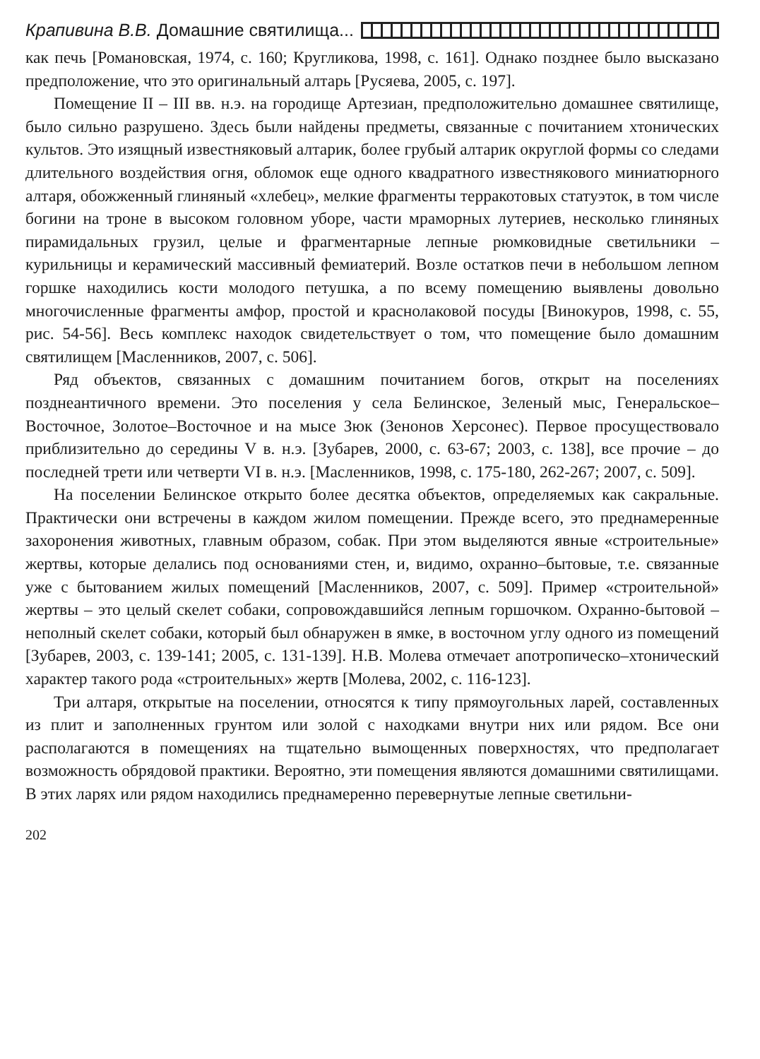Крапивина В.В. Домашние святилища...
как печь [Романовская, 1974, с. 160; Кругликова, 1998, с. 161]. Однако позднее было высказано предположение, что это оригинальный алтарь [Русяева, 2005, с. 197].
Помещение II – III вв. н.э. на городище Артезиан, предположительно домашнее святилище, было сильно разрушено. Здесь были найдены предметы, связанные с почитанием хтонических культов. Это изящный известняковый алтарик, более грубый алтарик округлой формы со следами длительного воздействия огня, обломок еще одного квадратного известнякового миниатюрного алтаря, обожженный глиняный «хлебец», мелкие фрагменты терракотовых статуэток, в том числе богини на троне в высоком головном уборе, части мраморных лутериев, несколько глиняных пирамидальных грузил, целые и фрагментарные лепные рюмковидные светильники – курильницы и керамический массивный фемиатерий. Возле остатков печи в небольшом лепном горшке находились кости молодого петушка, а по всему помещению выявлены довольно многочисленные фрагменты амфор, простой и краснолаковой посуды [Винокуров, 1998, с. 55, рис. 54-56]. Весь комплекс находок свидетельствует о том, что помещение было домашним святилищем [Масленников, 2007, с. 506].
Ряд объектов, связанных с домашним почитанием богов, открыт на поселениях позднеантичного времени. Это поселения у села Белинское, Зеленый мыс, Генеральское–Восточное, Золотое–Восточное и на мысе Зюк (Зенонов Херсонес). Первое просуществовало приблизительно до середины V в. н.э. [Зубарев, 2000, с. 63-67; 2003, с. 138], все прочие – до последней трети или четверти VI в. н.э. [Масленников, 1998, с. 175-180, 262-267; 2007, с. 509].
На поселении Белинское открыто более десятка объектов, определяемых как сакральные. Практически они встречены в каждом жилом помещении. Прежде всего, это преднамеренные захоронения животных, главным образом, собак. При этом выделяются явные «строительные» жертвы, которые делались под основаниями стен, и, видимо, охранно–бытовые, т.е. связанные уже с бытованием жилых помещений [Масленников, 2007, с. 509]. Пример «строительной» жертвы – это целый скелет собаки, сопровождавшийся лепным горшочком. Охранно-бытовой – неполный скелет собаки, который был обнаружен в ямке, в восточном углу одного из помещений [Зубарев, 2003, с. 139-141; 2005, с. 131-139]. Н.В. Молева отмечает апотропическо–хтонический характер такого рода «строительных» жертв [Молева, 2002, с. 116-123].
Три алтаря, открытые на поселении, относятся к типу прямоугольных ларей, составленных из плит и заполненных грунтом или золой с находками внутри них или рядом. Все они располагаются в помещениях на тщательно вымощенных поверхностях, что предполагает возможность обрядовой практики. Вероятно, эти помещения являются домашними святилищами. В этих ларях или рядом находились преднамеренно перевернутые лепные светильни-
202